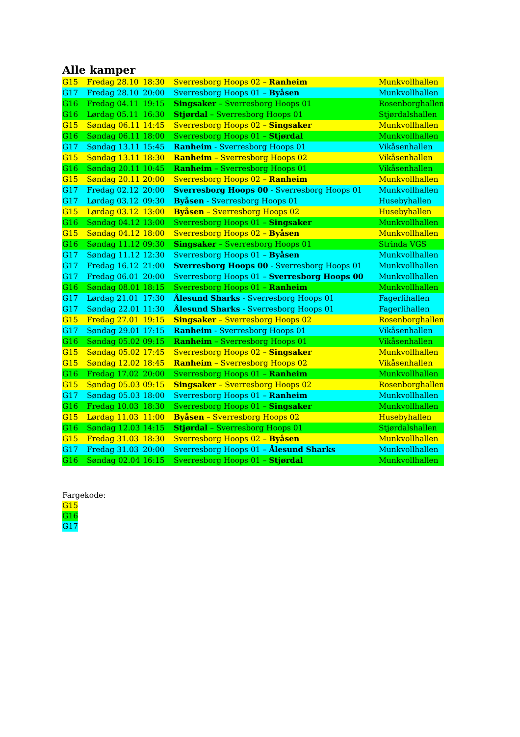Alle kamper
| G15 | Fredag 28.10 | 18:30 | Sverresborg Hoops 02 – Ranheim | Munkvollhallen |
| G17 | Fredag 28.10 | 20:00 | Sverresborg Hoops 01 – Byåsen | Munkvollhallen |
| G16 | Fredag 04.11 | 19:15 | Singsaker – Sverresborg Hoops 01 | Rosenborghallen |
| G16 | Lørdag 05.11 | 16:30 | Stjørdal – Sverresborg Hoops 01 | Stjørdalshallen |
| G15 | Søndag 06.11 | 14:45 | Sverresborg Hoops 02 – Singsaker | Munkvollhallen |
| G16 | Søndag 06.11 | 18:00 | Sverresborg Hoops 01 – Stjørdal | Munkvollhallen |
| G17 | Søndag 13.11 | 15:45 | Ranheim - Sverresborg Hoops 01 | Vikåsenhallen |
| G15 | Søndag 13.11 | 18:30 | Ranheim – Sverresborg Hoops 02 | Vikåsenhallen |
| G16 | Søndag 20.11 | 10:45 | Ranheim – Sverresborg Hoops 01 | Vikåsenhallen |
| G15 | Søndag 20.11 | 20:00 | Sverresborg Hoops 02 – Ranheim | Munkvollhallen |
| G17 | Fredag 02.12 | 20:00 | Sverresborg Hoops 00 - Sverresborg Hoops 01 | Munkvollhallen |
| G17 | Lørdag 03.12 | 09:30 | Byåsen - Sverresborg Hoops 01 | Husebyhallen |
| G15 | Lørdag 03.12 | 13:00 | Byåsen – Sverresborg Hoops 02 | Husebyhallen |
| G16 | Søndag 04.12 | 13:00 | Sverresborg Hoops 01 – Singsaker | Munkvollhallen |
| G15 | Søndag 04.12 | 18:00 | Sverresborg Hoops 02 – Byåsen | Munkvollhallen |
| G16 | Søndag 11.12 | 09:30 | Singsaker – Sverresborg Hoops 01 | Strinda VGS |
| G17 | Søndag 11.12 | 12:30 | Sverresborg Hoops 01 – Byåsen | Munkvollhallen |
| G17 | Fredag 16.12 | 21:00 | Sverresborg Hoops 00 - Sverresborg Hoops 01 | Munkvollhallen |
| G17 | Fredag 06.01 | 20:00 | Sverresborg Hoops 01 – Sverresborg Hoops 00 | Munkvollhallen |
| G16 | Søndag 08.01 | 18:15 | Sverresborg Hoops 01 – Ranheim | Munkvollhallen |
| G17 | Lørdag 21.01 | 17:30 | Ålesund Sharks - Sverresborg Hoops 01 | Fagerlihallen |
| G17 | Søndag 22.01 | 11:30 | Ålesund Sharks - Sverresborg Hoops 01 | Fagerlihallen |
| G15 | Fredag 27.01 | 19:15 | Singsaker – Sverresborg Hoops 02 | Rosenborghallen |
| G17 | Søndag 29.01 | 17:15 | Ranheim - Sverresborg Hoops 01 | Vikåsenhallen |
| G16 | Søndag 05.02 | 09:15 | Ranheim – Sverresborg Hoops 01 | Vikåsenhallen |
| G15 | Søndag 05.02 | 17:45 | Sverresborg Hoops 02 – Singsaker | Munkvollhallen |
| G15 | Søndag 12.02 | 18:45 | Ranheim – Sverresborg Hoops 02 | Vikåsenhallen |
| G16 | Fredag 17.02 | 20:00 | Sverresborg Hoops 01 – Ranheim | Munkvollhallen |
| G15 | Søndag 05.03 | 09:15 | Singsaker – Sverresborg Hoops 02 | Rosenborghallen |
| G17 | Søndag 05.03 | 18:00 | Sverresborg Hoops 01 – Ranheim | Munkvollhallen |
| G16 | Fredag 10.03 | 18:30 | Sverresborg Hoops 01 – Singsaker | Munkvollhallen |
| G15 | Lørdag 11.03 | 11:00 | Byåsen – Sverresborg Hoops 02 | Husebyhallen |
| G16 | Søndag 12.03 | 14:15 | Stjørdal – Sverresborg Hoops 01 | Stjørdalshallen |
| G15 | Fredag 31.03 | 18:30 | Sverresborg Hoops 02 – Byåsen | Munkvollhallen |
| G17 | Fredag 31.03 | 20:00 | Sverresborg Hoops 01 – Ålesund Sharks | Munkvollhallen |
| G16 | Søndag 02.04 | 16:15 | Sverresborg Hoops 01 – Stjørdal | Munkvollhallen |
Fargekode:
G15
G16
G17